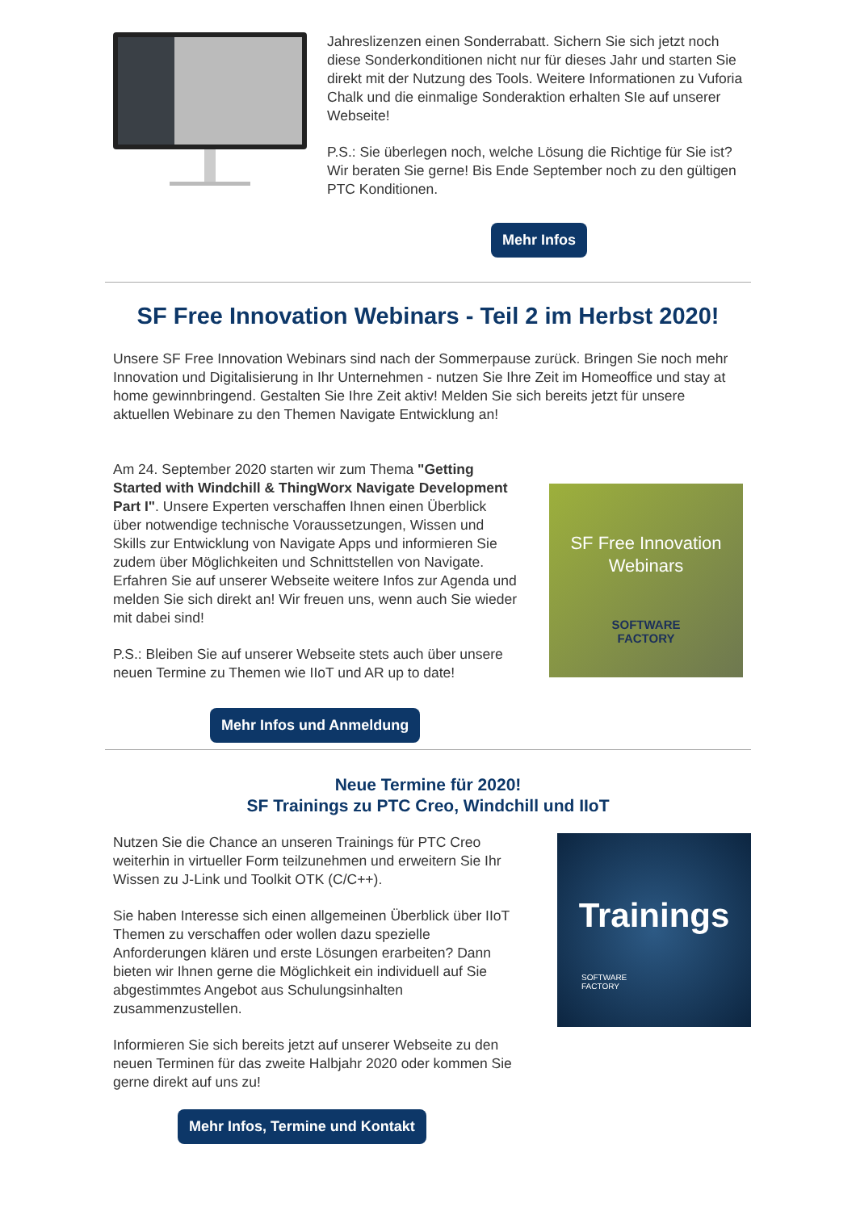Jahreslizenzen einen Sonderrabatt. Sichern Sie sich jetzt noch diese Sonderkonditionen nicht nur für dieses Jahr und starten Sie direkt mit der Nutzung des Tools. Weitere Informationen zu Vuforia Chalk und die einmalige Sonderaktion erhalten SIe auf unserer Webseite!
P.S.: Sie überlegen noch, welche Lösung die Richtige für Sie ist? Wir beraten Sie gerne! Bis Ende September noch zu den gültigen PTC Konditionen.
Mehr Infos
SF Free Innovation Webinars - Teil 2 im Herbst 2020!
Unsere SF Free Innovation Webinars sind nach der Sommerpause zurück. Bringen Sie noch mehr Innovation und Digitalisierung in Ihr Unternehmen - nutzen Sie Ihre Zeit im Homeoffice und stay at home gewinnbringend. Gestalten Sie Ihre Zeit aktiv! Melden Sie sich bereits jetzt für unsere aktuellen Webinare zu den Themen Navigate Entwicklung an!
Am 24. September 2020 starten wir zum Thema "Getting Started with Windchill & ThingWorx Navigate Development Part I". Unsere Experten verschaffen Ihnen einen Überblick über notwendige technische Voraussetzungen, Wissen und Skills zur Entwicklung von Navigate Apps und informieren Sie zudem über Möglichkeiten und Schnittstellen von Navigate. Erfahren Sie auf unserer Webseite weitere Infos zur Agenda und melden Sie sich direkt an! Wir freuen uns, wenn auch Sie wieder mit dabei sind!
P.S.: Bleiben Sie auf unserer Webseite stets auch über unsere neuen Termine zu Themen wie IIoT und AR up to date!
SF Free Innovation
Webinars
SOFTWARE
FACTORY
Mehr Infos und Anmeldung
Neue Termine für 2020!
SF Trainings zu PTC Creo, Windchill und IIoT
Nutzen Sie die Chance an unseren Trainings für PTC Creo weiterhin in virtueller Form teilzunehmen und erweitern Sie Ihr Wissen zu J-Link und Toolkit OTK (C/C++).
Sie haben Interesse sich einen allgemeinen Überblick über IIoT Themen zu verschaffen oder wollen dazu spezielle Anforderungen klären und erste Lösungen erarbeiten? Dann bieten wir Ihnen gerne die Möglichkeit ein individuell auf Sie abgestimmtes Angebot aus Schulungsinhalten zusammenzustellen.
Informieren Sie sich bereits jetzt auf unserer Webseite zu den neuen Terminen für das zweite Halbjahr 2020 oder kommen Sie gerne direkt auf uns zu!
Mehr Infos, Termine und Kontakt
Trainings
SOFTWARE
FACTORY